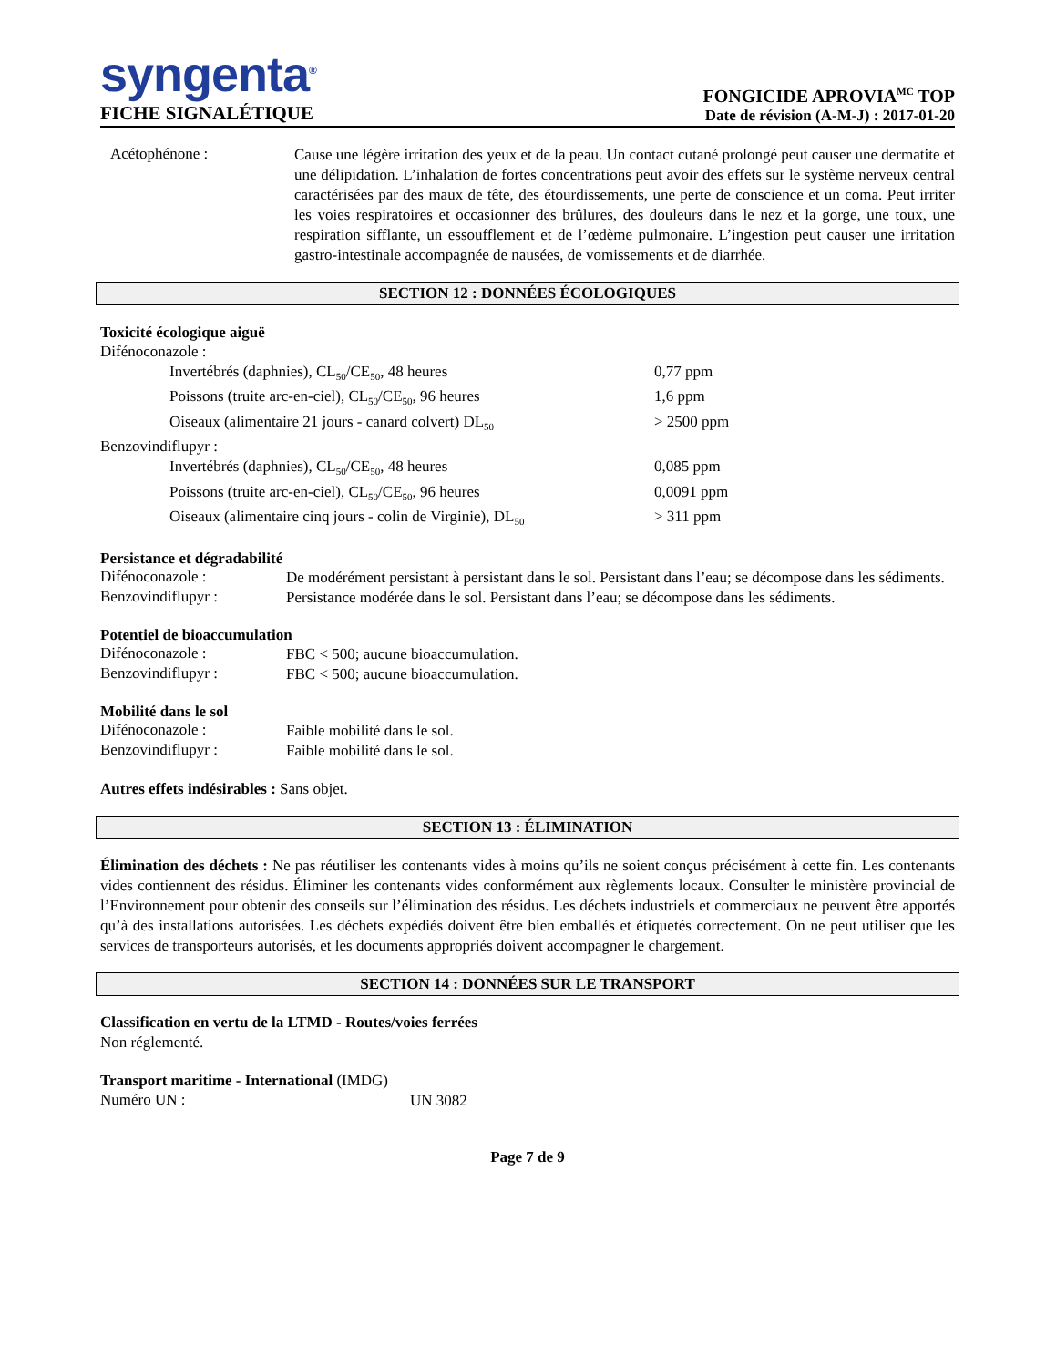syngenta<sup>®</sup>
FICHE SIGNALÉTIQUE
FONGICIDE APROVIA<sup>MC</sup> TOP
Date de révision (A-M-J) : 2017-01-20
Acétophénone :
Cause une légère irritation des yeux et de la peau. Un contact cutané prolongé peut causer une dermatite et une délipidation. L’inhalation de fortes concentrations peut avoir des effets sur le système nerveux central caractérisées par des maux de tête, des étourdissements, une perte de conscience et un coma. Peut irriter les voies respiratoires et occasionner des brûlures, des douleurs dans le nez et la gorge, une toux, une respiration sifflante, un essoufflement et de l’œdème pulmonaire. L’ingestion peut causer une irritation gastro-intestinale accompagnée de nausées, de vomissements et de diarrhée.
SECTION 12 : DONNÉES ÉCOLOGIQUES
Toxicité écologique aiguë
Difénoconazole :
Invertébrés (daphnies), CL<sub>50</sub>/CE<sub>50</sub>, 48 heures 0,77 ppm
Poissons (truite arc-en-ciel), CL<sub>50</sub>/CE<sub>50</sub>, 96 heures 1,6 ppm
Oiseaux (alimentaire 21 jours - canard colvert) DL<sub>50</sub>
> 2500 ppm
Benzovindiflupyr :
Invertébrés (daphnies), CL<sub>50</sub>/CE<sub>50</sub>, 48 heures 0,085 ppm
Poissons (truite arc-en-ciel), CL<sub>50</sub>/CE<sub>50</sub>, 96 heures 0,0091 ppm
Oiseaux (alimentaire cinq jours - colin de Virginie), DL<sub>50</sub>
> 311 ppm
Persistance et dégradabilité
Difénoconazole :
De modérément persistant à persistant dans le sol. Persistant dans l’eau; se décompose dans les sédiments.
Benzovindiflupyr :
Persistance modérée dans le sol. Persistant dans l’eau; se décompose dans les sédiments.
Potentiel de bioaccumulation
Difénoconazole :
FBC < 500; aucune bioaccumulation.
Benzovindiflupyr :
FBC < 500; aucune bioaccumulation.
Mobilité dans le sol
Difénoconazole :
Faible mobilité dans le sol.
Benzovindiflupyr :
Faible mobilité dans le sol.
Autres effets indésirables : Sans objet.
SECTION 13 : ÉLIMINATION
Élimination des déchets : Ne pas réutiliser les contenants vides à moins qu’ils ne soient conçus précisément à cette fin. Les contenants vides contiennent des résidus. Éliminer les contenants vides conformément aux règlements locaux. Consulter le ministère provincial de l’Environnement pour obtenir des conseils sur l’élimination des résidus. Les déchets industriels et commerciaux ne peuvent être apportés qu’à des installations autorisées. Les déchets expédiés doivent être bien emballés et étiquetés correctement. On ne peut utiliser que les services de transporteurs autorisés, et les documents appropriés doivent accompagner le chargement.
SECTION 14 : DONNÉES SUR LE TRANSPORT
Classification en vertu de la LTMD - Routes/voies ferrées
Non réglementé.
Transport maritime - International (IMDG)
Numéro UN :
UN 3082
Page 7 de 9